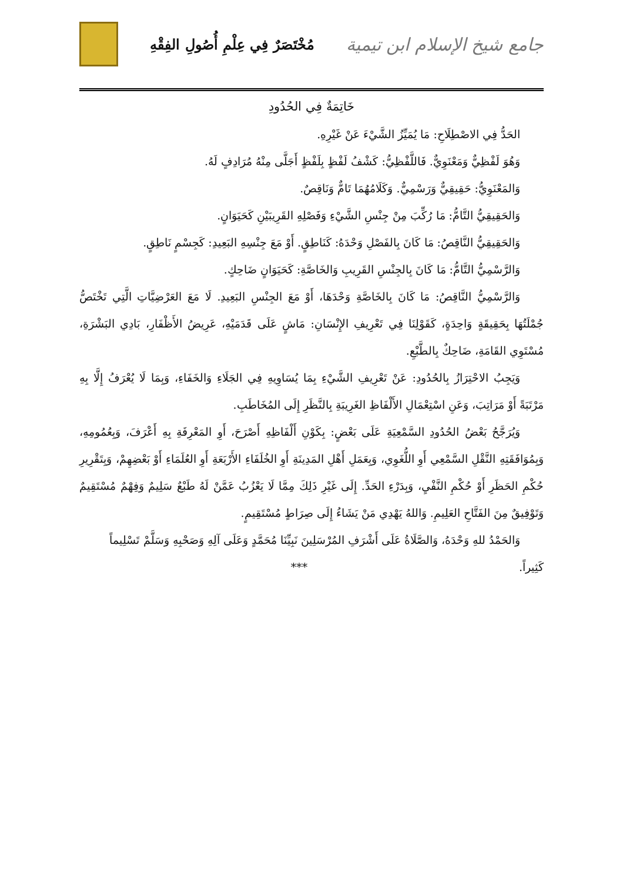جامع شيخ الإسلام ابن تيمية
مُخْتَصَرٌ فِي عِلْمِ أُصُولِ الفِقْهِ
خَاتِمَةٌ فِي الحُدُودِ
الحَدُّ فِي الاصْطِلَاحِ: مَا يُمَيِّزُ الشَّيْءَ عَنْ غَيْرِهِ.
وَهُوَ لَفْظِيٌّ وَمَعْنَوِيٌّ. فَاللَّفْظِيُّ: كَشْفُ لَفْظٍ بِلَفْظٍ أَجَلَّى مِنْهُ مُرَادِفٍ لَهُ.
وَالمَعْنَوِيُّ: حَقِيقِيٌّ وَرَسْمِيٌّ. وَكَلَامُهُمَا تَامٌّ وَنَاقِصٌ.
وَالحَقِيقِيُّ التَّامُّ: مَا رُكِّبَ مِنْ جِنْسِ الشَّيْءِ وَفَصْلِهِ القَرِيبَيْنِ كَحَيَوَانٍ.
وَالحَقِيقِيُّ النَّاقِصُ: مَا كَانَ بِالفَصْلِ وَحْدَهُ: كَنَاطِقٍ. أَوْ مَعَ جِنْسِهِ البَعِيدِ: كَجِسْمٍ نَاطِقٍ.
وَالرَّسْمِيُّ التَّامُّ: مَا كَانَ بِالجِنْسِ القَرِيبِ وَالخَاصَّةِ: كَحَيَوَانٍ ضَاحِكٍ.
وَالرَّسْمِيُّ النَّاقِصُ: مَا كَانَ بِالخَاصَّةِ وَحْدَهَا، أَوْ مَعَ الجِنْسِ البَعِيدِ. لَا مَعَ العَرْضِيَّاتِ الَّتِي تَخْتَصُّ جُمْلَتُهَا بِحَقِيقَةٍ وَاحِدَةٍ، كَقَوْلِنَا فِي تَعْرِيفِ الإِنْسَانِ: مَاشٍ عَلَى قَدَمَيْهِ، عَرِيضُ الأَظْفَارِ، بَادِي البَشْرَةِ، مُسْتَوِي القَامَةِ، ضَاحِكٌ بِالطَّبْعِ.
وَيَجِبُ الاحْتِرَازُ بِالحُدُودِ: عَنْ تَعْرِيفِ الشَّيْءِ بِمَا يُسَاوِيهِ فِي الجَلَاءِ وَالخَفَاءِ، وَبِمَا لَا يُعْرَفُ إِلَّا بِهِ مَرْتَبَةً أَوْ مَرَاتِبَ، وَعَنِ اسْتِعْمَالِ الأَلْفَاظِ الغَرِيبَةِ بِالنَّظَرِ إِلَى المُخَاطَبِ.
وَيُرَجَّحُ بَعْضُ الحُدُودِ السَّمْعِيَةِ عَلَى بَعْضٍ: بِكَوْنِ أَلْفَاظِهِ أَصْرَحَ، أَوِ المَعْرِفَةِ بِهِ أَعْرَفَ، وَبِعُمُومِهِ، وَبِمُوَافَقَتِهِ النَّقْلِ السَّمْعِي أَوِ اللُّغَوِي، وَبِعَمَلِ أَهْلِ المَدِينَةِ أَوِ الخُلَفَاءِ الأَرْبَعَةِ أَوِ العُلَمَاءِ أَوْ بَعْضِهِمْ، وَبِتَقْرِيرِ حُكْمِ الحَظَرِ أَوْ حُكْمِ النَّفْيِ، وَبِدَرْءِ الحَدِّ. إِلَى غَيْرِ ذَلِكَ مِمَّا لَا يَعْزُبُ عَمَّنْ لَهُ طَبْعٌ سَلِيمٌ وَفِهْمٌ مُسْتَقِيمٌ وَتَوْفِيقٌ مِنَ الفَتَّاحِ العَلِيمِ. وَاللهُ يَهْدِي مَنْ يَشَاءُ إِلَى صِرَاطٍ مُسْتَقِيمٍ.
وَالحَمْدُ للهِ وَحْدَهُ، وَالصَّلَاةُ عَلَى أَشْرَفِ المُرْسَلِينَ نَبِيِّنَا مُحَمَّدٍ وَعَلَى آلِهِ وَصَحْبِهِ وَسَلَّمْ تَسْلِيماً
كَثِيراً. ***